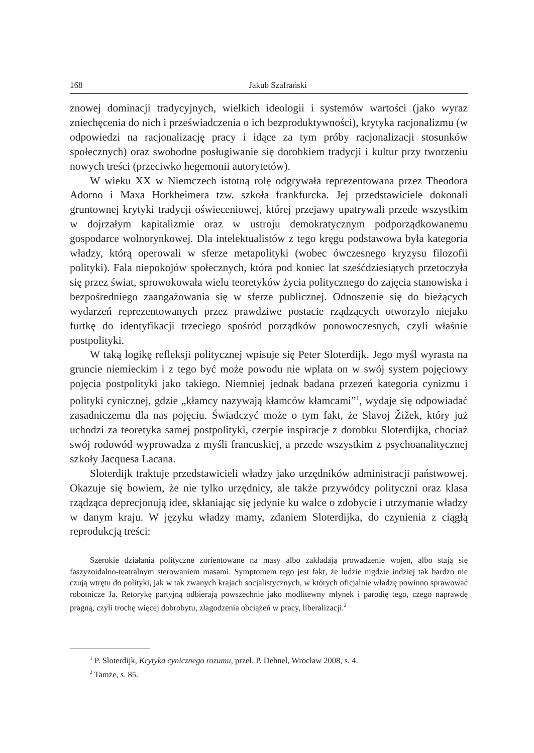168 Jakub Szafrański
znowej dominacji tradycyjnych, wielkich ideologii i systemów wartości (jako wyraz zniechęcenia do nich i przeświadczenia o ich bezproduktywności), krytyka racjonalizmu (w odpowiedzi na racjonalizację pracy i idące za tym próby racjonalizacji stosunków społecznych) oraz swobodne posługiwanie się dorobkiem tradycji i kultur przy tworzeniu nowych treści (przeciwko hegemonii autorytetów).
W wieku XX w Niemczech istotną rolę odgrywała reprezentowana przez Theodora Adorno i Maxa Horkheimera tzw. szkoła frankfurcka. Jej przedstawiciele dokonali gruntownej krytyki tradycji oświeceniowej, której przejawy upatrywali przede wszystkim w dojrzałym kapitalizmie oraz w ustroju demokratycznym podporządkowanemu gospodarce wolnorynkowej. Dla intelektualistów z tego kręgu podstawowa była kategoria władzy, którą operowali w sferze metapolityki (wobec ówczesnego kryzysu filozofii polityki). Fala niepokojów społecznych, która pod koniec lat sześćdziesiątych przetoczyła się przez świat, sprowokowała wielu teoretyków życia politycznego do zajęcia stanowiska i bezpośredniego zaangażowania się w sferze publicznej. Odnoszenie się do bieżących wydarzeń reprezentowanych przez prawdziwe postacie rządzących otworzyło niejako furtkę do identyfikacji trzeciego spośród porządków ponowoczesnych, czyli właśnie postpolityki.
W taką logikę refleksji politycznej wpisuje się Peter Sloterdijk. Jego myśl wyrasta na gruncie niemieckim i z tego być może powodu nie wplata on w swój system pojęciowy pojęcia postpolityki jako takiego. Niemniej jednak badana przezeń kategoria cynizmu i polityki cynicznej, gdzie „kłamcy nazywają kłamców kłamcami”<sup>1</sup>, wydaje się odpowiadać zasadniczemu dla nas pojęciu. Świadczyć może o tym fakt, że Slavoj Žižek, który już uchodzi za teoretyka samej postpolityki, czerpie inspiracje z dorobku Sloterdijka, chociaż swój rodowód wyprowadza z myśli francuskiej, a przede wszystkim z psychoanalitycznej szkoły Jacquesa Lacana.
Sloterdijk traktuje przedstawicieli władzy jako urzędników administracji państwowej. Okazuje się bowiem, że nie tylko urzędnicy, ale także przywódcy polityczni oraz klasa rządząca deprecjonują idee, skłaniając się jedynie ku walce o zdobycie i utrzymanie władzy w danym kraju. W języku władzy mamy, zdaniem Sloterdijka, do czynienia z ciągłą reprodukcją treści:
Szerokie działania polityczne zorientowane na masy albo zakładają prowadzenie wojen, albo stają się faszyzoidalno-teatralnym sterowaniem masami. Symptomem tego jest fakt, że ludzie nigdzie indziej tak bardzo nie czują wtrętu do polityki, jak w tak zwanych krajach socjalistycznych, w których oficjalnie władzę powinno sprawować robotnicze Ja. Retorykę partyjną odbierają powszechnie jako modlitewny młynek i parodię tego, czego naprawdę pragną, czyli trochę więcej dobrobytu, złagodzenia obciążeń w pracy, liberalizacji.<sup>2</sup>
<sup>1</sup> P. Sloterdijk, Krytyka cynicznego rozumu, przeł. P. Dehnel, Wrocław 2008, s. 4.
<sup>2</sup> Tamże, s. 85.